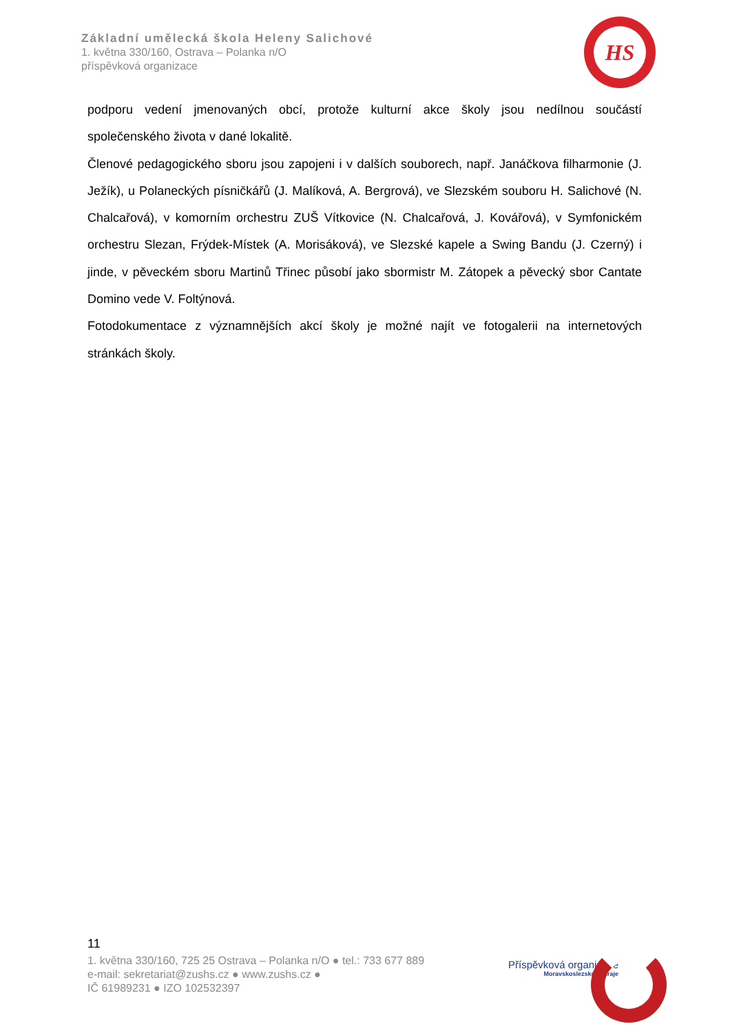Základní umělecká škola Heleny Salichové
1. května 330/160, Ostrava – Polanka n/O
příspěvková organizace
HS
podporu vedení jmenovaných obcí, protože kulturní akce školy jsou nedílnou součástí společenského života v dané lokalitě.
Členové pedagogického sboru jsou zapojeni i v dalších souborech, např. Janáčkova filharmonie (J. Ježík), u Polaneckých písničkářů (J. Malíková, A. Bergrová), ve Slezském souboru H. Salichové (N. Chalcařová), v komorním orchestru ZUŠ Vítkovice (N. Chalcařová, J. Kovářová), v Symfonickém orchestru Slezan, Frýdek-Místek (A. Morisáková), ve Slezské kapele a Swing Bandu (J. Czerný) i jinde, v pěveckém sboru Martinů Třinec působí jako sbormistr M. Zátopek a pěvecký sbor Cantate Domino vede V. Foltýnová.
Fotodokumentace z významnějších akcí školy je možné najít ve fotogalerii na internetových stránkách školy.
11
1. května 330/160, 725 25 Ostrava – Polanka n/O ● tel.: 733 677 889
e-mail: sekretariat@zushs.cz ● www.zushs.cz ●
IČ 61989231 ● IZO 102532397
Příspěvková organizace
Moravskoslezského kraje